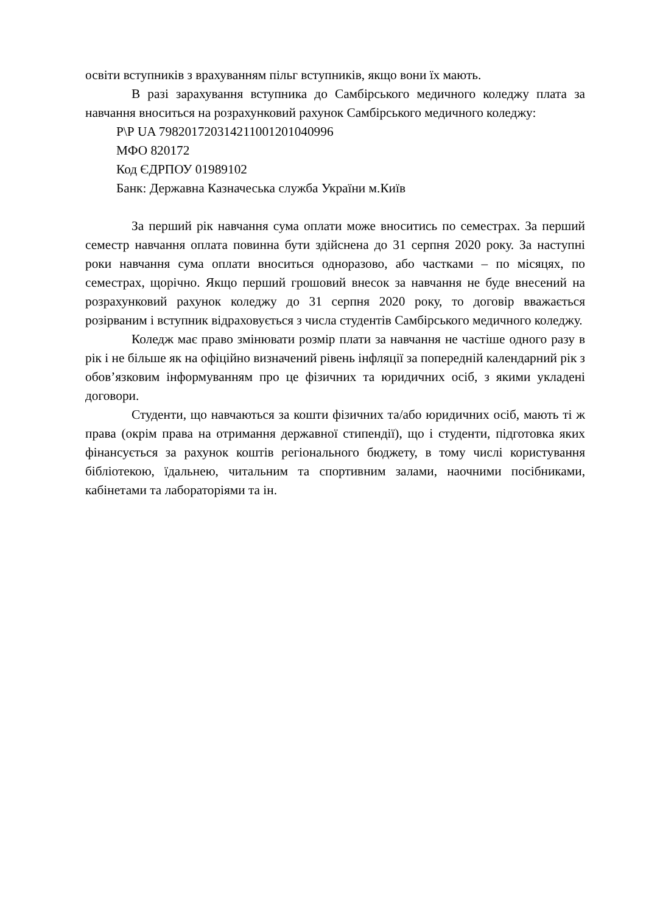освіти вступників з врахуванням пільг вступників, якщо вони їх мають.
В разі зарахування вступника до Самбірського медичного коледжу плата за навчання вноситься на розрахунковий рахунок Самбірського медичного коледжу:
Р\Р UA 798201720314211001201040996
МФО 820172
Код ЄДРПОУ 01989102
Банк: Державна Казначеська служба України м.Київ
За перший рік навчання сума оплати може вноситись по семестрах. За перший семестр навчання оплата повинна бути здійснена до 31 серпня 2020 року. За наступні роки навчання сума оплати вноситься одноразово, або частками – по місяцях, по семестрах, щорічно. Якщо перший грошовий внесок за навчання не буде внесений на розрахунковий рахунок коледжу до 31 серпня 2020 року, то договір вважається розірваним і вступник відраховується з числа студентів Самбірського медичного коледжу.
Коледж має право змінювати розмір плати за навчання не частіше одного разу в рік і не більше як на офіційно визначений рівень інфляції за попередній календарний рік з обов’язковим інформуванням про це фізичних та юридичних осіб, з якими укладені договори.
Студенти, що навчаються за кошти фізичних та/або юридичних осіб, мають ті ж права (окрім права на отримання державної стипендії), що і студенти, підготовка яких фінансується за рахунок коштів регіонального бюджету, в тому числі користування бібліотекою, їдальнею, читальним та спортивним залами, наочними посібниками, кабінетами та лабораторіями та ін.